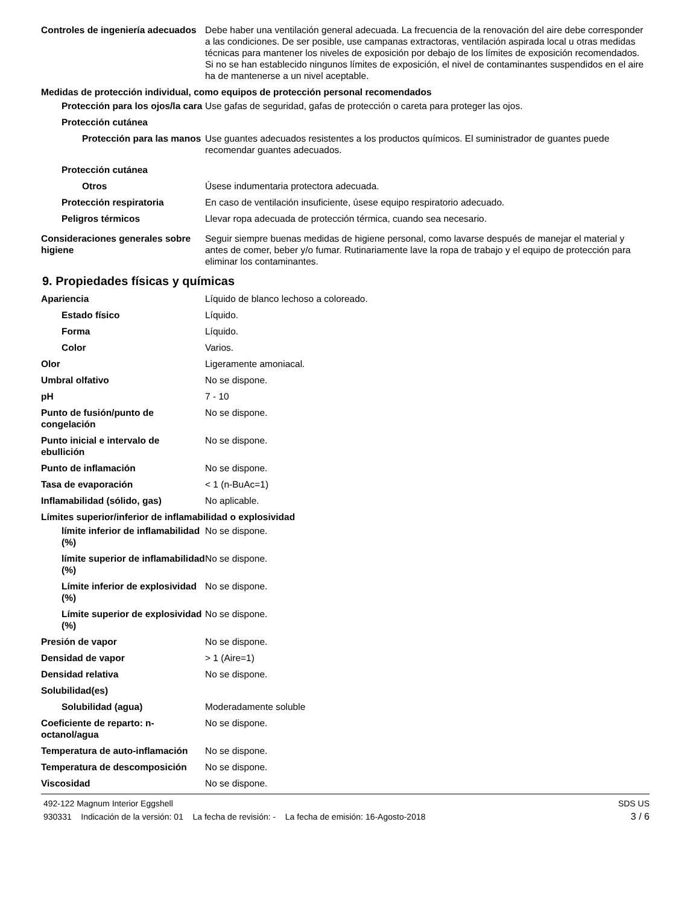Controles de ingeniería adecuados
Debe haber una ventilación general adecuada. La frecuencia de la renovación del aire debe corresponder a las condiciones. De ser posible, use campanas extractoras, ventilación aspirada local u otras medidas técnicas para mantener los niveles de exposición por debajo de los límites de exposición recomendados. Si no se han establecido ningunos límites de exposición, el nivel de contaminantes suspendidos en el aire ha de mantenerse a un nivel aceptable.
Medidas de protección individual, como equipos de protección personal recomendados
Protección para los ojos/la cara
Use gafas de seguridad, gafas de protección o careta para proteger las ojos.
Protección cutánea
Protección para las manos
Use guantes adecuados resistentes a los productos químicos. El suministrador de guantes puede recomendar guantes adecuados.
Protección cutánea
Otros Úsese indumentaria protectora adecuada.
Protección respiratoria En caso de ventilación insuficiente, úsese equipo respiratorio adecuado.
Peligros térmicos Llevar ropa adecuada de protección térmica, cuando sea necesario.
Consideraciones generales sobre higiene
Seguir siempre buenas medidas de higiene personal, como lavarse después de manejar el material y antes de comer, beber y/o fumar. Rutinariamente lave la ropa de trabajo y el equipo de protección para eliminar los contaminantes.
9. Propiedades físicas y químicas
Apariencia Líquido de blanco lechoso a coloreado.
Estado físico Líquido.
Forma Líquido.
Color Varios.
Olor Ligeramente amoniacal.
Umbral olfativo No se dispone.
pH 7 - 10
Punto de fusión/punto de congelación
No se dispone.
Punto inicial e intervalo de ebullición
No se dispone.
Punto de inflamación No se dispone.
Tasa de evaporación < 1 (n-BuAc=1)
Inflamabilidad (sólido, gas) No aplicable.
Límites superior/inferior de inflamabilidad o explosividad
límite inferior de inflamabilidad (%)
No se dispone.
límite superior de inflamabilidad (%)
No se dispone.
Límite inferior de explosividad (%)
No se dispone.
Límite superior de explosividad (%)
No se dispone.
Presión de vapor No se dispone.
Densidad de vapor > 1 (Aire=1)
Densidad relativa No se dispone.
Solubilidad(es)
Solubilidad (agua) Moderadamente soluble
Coeficiente de reparto: n-octanol/agua
No se dispone.
Temperatura de auto-inflamación
No se dispone.
Temperatura de descomposición No se dispone.
Viscosidad No se dispone.
492-122 Magnum Interior Eggshell SDS US
930331 Indicación de la versión: 01 La fecha de revisión: - La fecha de emisión: 16-Agosto-2018 3 / 6